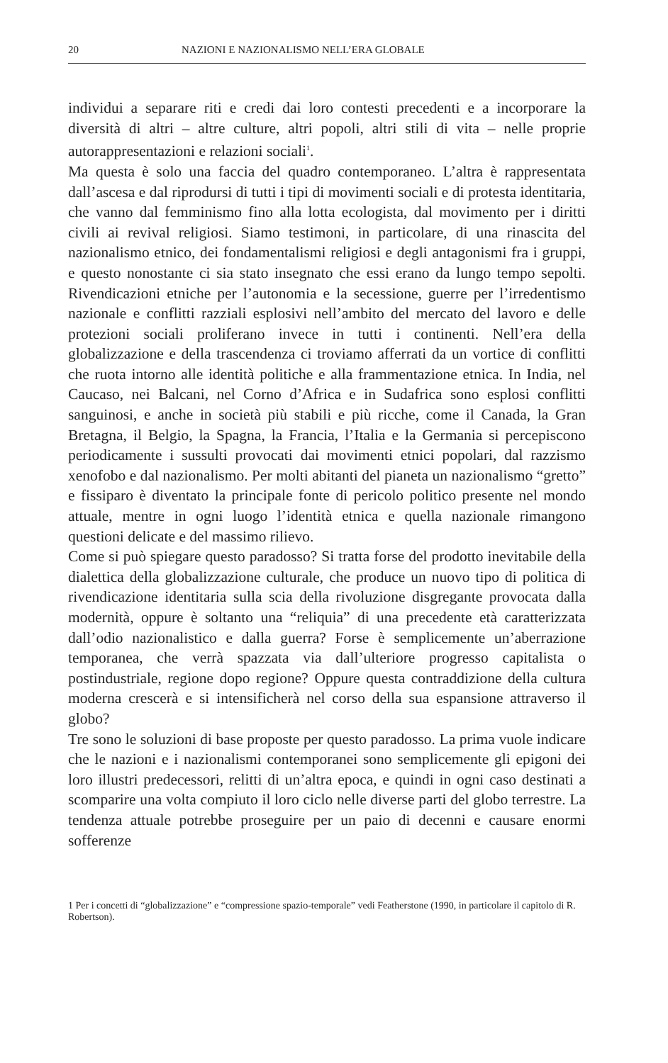20 NAZIONI E NAZIONALISMO NELL’ERA GLOBALE
individui a separare riti e credi dai loro contesti precedenti e a incorporare la diversità di altri – altre culture, altri popoli, altri stili di vita – nelle proprie autorappresentazioni e relazioni sociali<sup>1</sup>.
Ma questa è solo una faccia del quadro contemporaneo. L’altra è rappresentata dall’ascesa e dal riprodursi di tutti i tipi di movimenti sociali e di protesta identitaria, che vanno dal femminismo fino alla lotta ecologista, dal movimento per i diritti civili ai revival religiosi. Siamo testimoni, in particolare, di una rinascita del nazionalismo etnico, dei fondamentalismi religiosi e degli antagonismi fra i gruppi, e questo nonostante ci sia stato insegnato che essi erano da lungo tempo sepolti. Rivendicazioni etniche per l’autonomia e la secessione, guerre per l’irredentismo nazionale e conflitti razziali esplosivi nell’ambito del mercato del lavoro e delle protezioni sociali proliferano invece in tutti i continenti. Nell’era della globalizzazione e della trascendenza ci troviamo afferrati da un vortice di conflitti che ruota intorno alle identità politiche e alla frammentazione etnica. In India, nel Caucaso, nei Balcani, nel Corno d’Africa e in Sudafrica sono esplosi conflitti sanguinosi, e anche in società più stabili e più ricche, come il Canada, la Gran Bretagna, il Belgio, la Spagna, la Francia, l’Italia e la Germania si percepiscono periodicamente i sussulti provocati dai movimenti etnici popolari, dal razzismo xenofobo e dal nazionalismo. Per molti abitanti del pianeta un nazionalismo “gretto” e fissiparo è diventato la principale fonte di pericolo politico presente nel mondo attuale, mentre in ogni luogo l’identità etnica e quella nazionale rimangono questioni delicate e del massimo rilievo.
Come si può spiegare questo paradosso? Si tratta forse del prodotto inevitabile della dialettica della globalizzazione culturale, che produce un nuovo tipo di politica di rivendicazione identitaria sulla scia della rivoluzione disgregante provocata dalla modernità, oppure è soltanto una “reliquia” di una precedente età caratterizzata dall’odio nazionalistico e dalla guerra? Forse è semplicemente un’aberrazione temporanea, che verrà spazzata via dall’ulteriore progresso capitalista o postindustriale, regione dopo regione? Oppure questa contraddizione della cultura moderna crescerà e si intensificherà nel corso della sua espansione attraverso il globo?
Tre sono le soluzioni di base proposte per questo paradosso. La prima vuole indicare che le nazioni e i nazionalismi contemporanei sono semplicemente gli epigoni dei loro illustri predecessori, relitti di un’altra epoca, e quindi in ogni caso destinati a scomparire una volta compiuto il loro ciclo nelle diverse parti del globo terrestre. La tendenza attuale potrebbe proseguire per un paio di decenni e causare enormi sofferenze
1 Per i concetti di “globalizzazione” e “compressione spazio-temporale” vedi Featherstone (1990, in particolare il capitolo di R. Robertson).